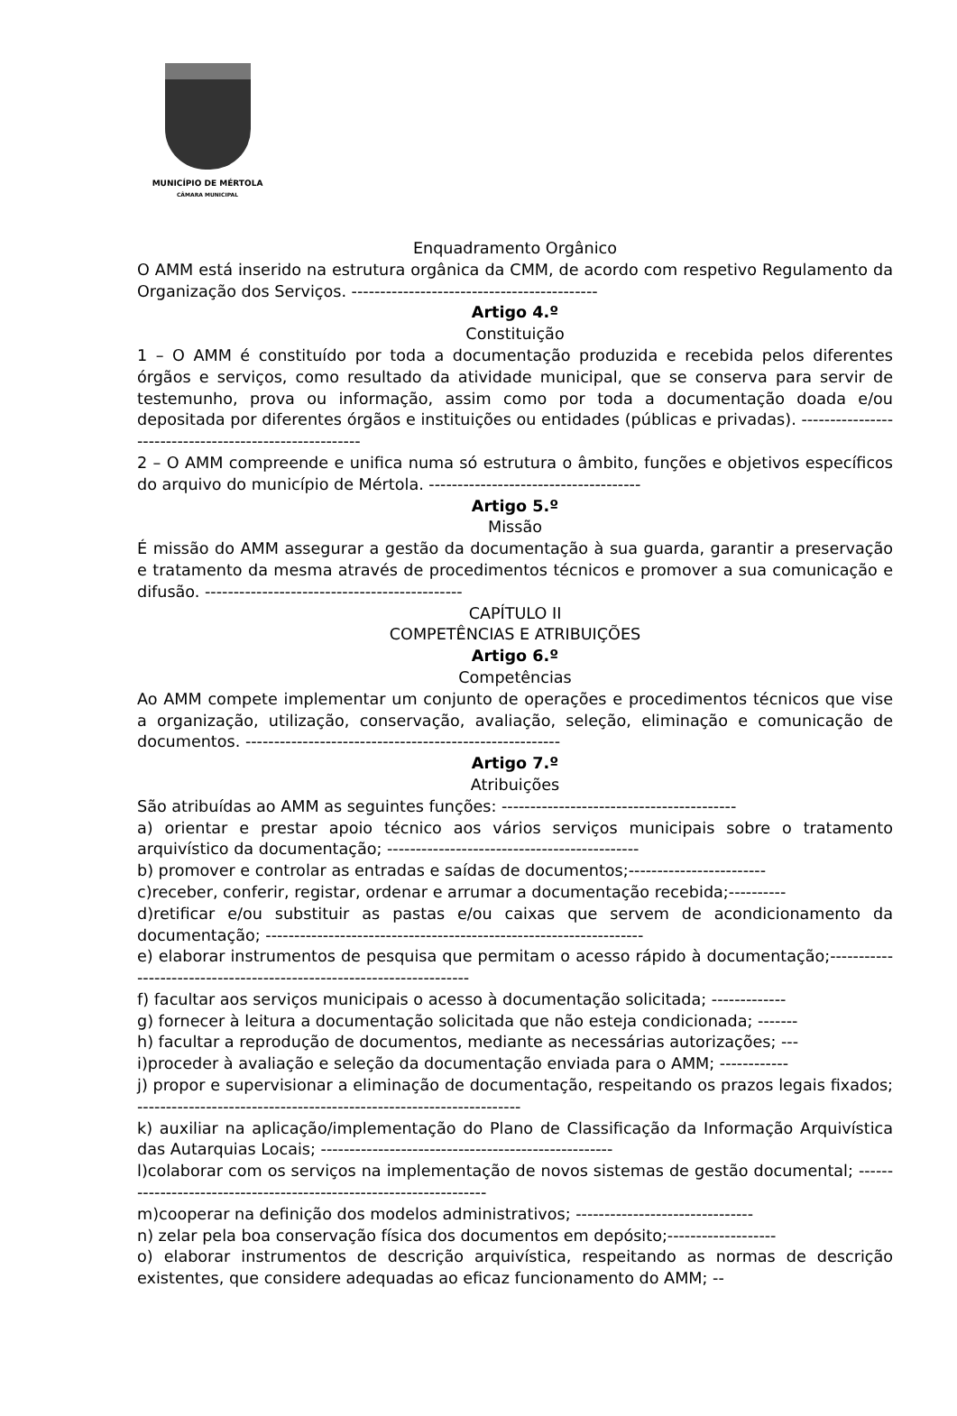MUNICÍPIO DE MÉRTOLA
CÂMARA MUNICIPAL
Enquadramento Orgânico
O AMM está inserido na estrutura orgânica da CMM, de acordo com respetivo Regulamento da Organização dos Serviços. -------------------------------------------
Artigo 4.º
Constituição
1 – O AMM é constituído por toda a documentação produzida e recebida pelos diferentes órgãos e serviços, como resultado da atividade municipal, que se conserva para servir de testemunho, prova ou informação, assim como por toda a documentação doada e/ou depositada por diferentes órgãos e instituições ou entidades (públicas e privadas). -------------------------------------------------------
2 – O AMM compreende e unifica numa só estrutura o âmbito, funções e objetivos específicos do arquivo do município de Mértola. -------------------------------------
Artigo 5.º
Missão
É missão do AMM assegurar a gestão da documentação à sua guarda, garantir a preservação e tratamento da mesma através de procedimentos técnicos e promover a sua comunicação e difusão. ---------------------------------------------
CAPÍTULO II
COMPETÊNCIAS E ATRIBUIÇÕES
Artigo 6.º
Competências
Ao AMM compete implementar um conjunto de operações e procedimentos técnicos que vise a organização, utilização, conservação, avaliação, seleção, eliminação e comunicação de documentos. -------------------------------------------------------
Artigo 7.º
Atribuições
São atribuídas ao AMM as seguintes funções: -----------------------------------------
a) orientar e prestar apoio técnico aos vários serviços municipais sobre o tratamento arquivístico da documentação; --------------------------------------------
b) promover e controlar as entradas e saídas de documentos;------------------------
c)receber, conferir, registar, ordenar e arrumar a documentação recebida;----------
d)retificar e/ou substituir as pastas e/ou caixas que servem de acondicionamento da documentação; ------------------------------------------------------------------
e) elaborar instrumentos de pesquisa que permitam o acesso rápido à documentação;---------------------------------------------------------------------
f) facultar aos serviços municipais o acesso à documentação solicitada; -------------
g) fornecer à leitura a documentação solicitada que não esteja condicionada; -------
h) facultar a reprodução de documentos, mediante as necessárias autorizações; ---
i)proceder à avaliação e seleção da documentação enviada para o AMM; ------------
j) propor e supervisionar a eliminação de documentação, respeitando os prazos legais fixados; -------------------------------------------------------------------
k) auxiliar na aplicação/implementação do Plano de Classificação da Informação Arquivística das Autarquias Locais; ---------------------------------------------------
l)colaborar com os serviços na implementação de novos sistemas de gestão documental; -------------------------------------------------------------------
m)cooperar na definição dos modelos administrativos; -------------------------------
n) zelar pela boa conservação física dos documentos em depósito;-------------------
o) elaborar instrumentos de descrição arquivística, respeitando as normas de descrição existentes, que considere adequadas ao eficaz funcionamento do AMM; --